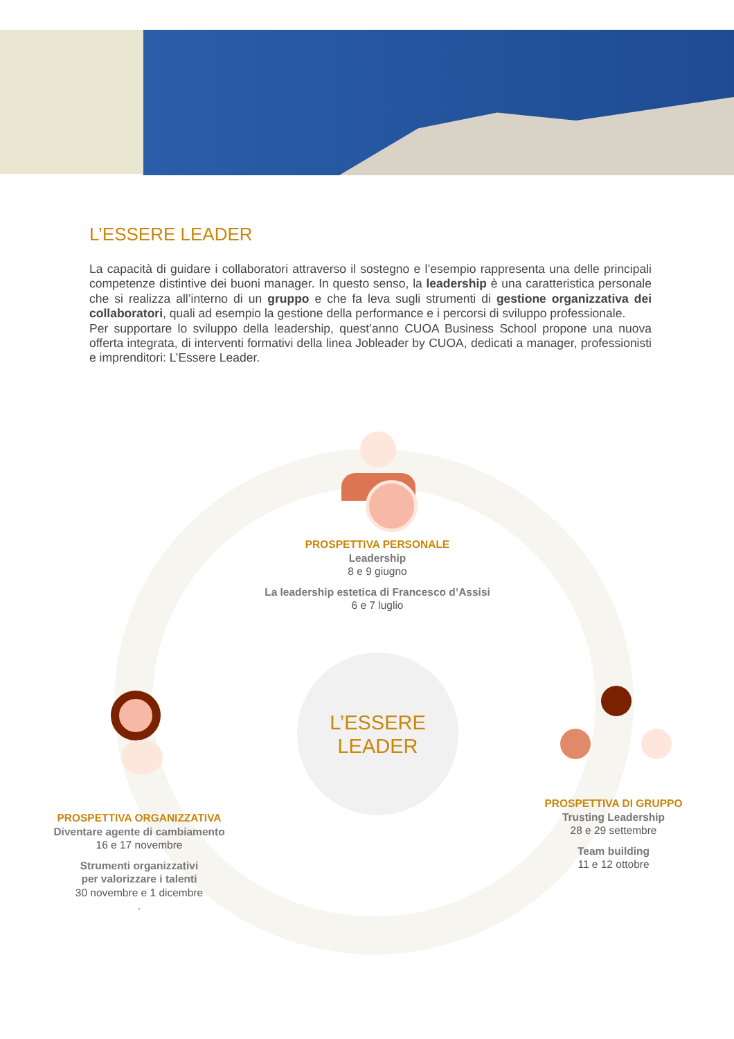L’ESSERE LEADER
La capacità di guidare i collaboratori attraverso il sostegno e l’esempio rappresenta una delle principali competenze distintive dei buoni manager. In questo senso, la leadership è una caratteristica personale che si realizza all’interno di un gruppo e che fa leva sugli strumenti di gestione organizzativa dei collaboratori, quali ad esempio la gestione della performance e i percorsi di sviluppo professionale.
Per supportare lo sviluppo della leadership, quest’anno CUOA Business School propone una nuova offerta integrata, di interventi formativi della linea Jobleader by CUOA, dedicati a manager, professionisti e imprenditori: L’Essere Leader.
L’ESSERE
LEADER
PROSPETTIVA PERSONALE
Leadership
8 e 9 giugno
La leadership estetica di Francesco d’Assisi
6 e 7 luglio
PROSPETTIVA ORGANIZZATIVA
Diventare agente di cambiamento
16 e 17 novembre
Strumenti organizzativi
per valorizzare i talenti
30 novembre e 1 dicembre
.
PROSPETTIVA DI GRUPPO
Trusting Leadership
28 e 29 settembre
Team building
11 e 12 ottobre